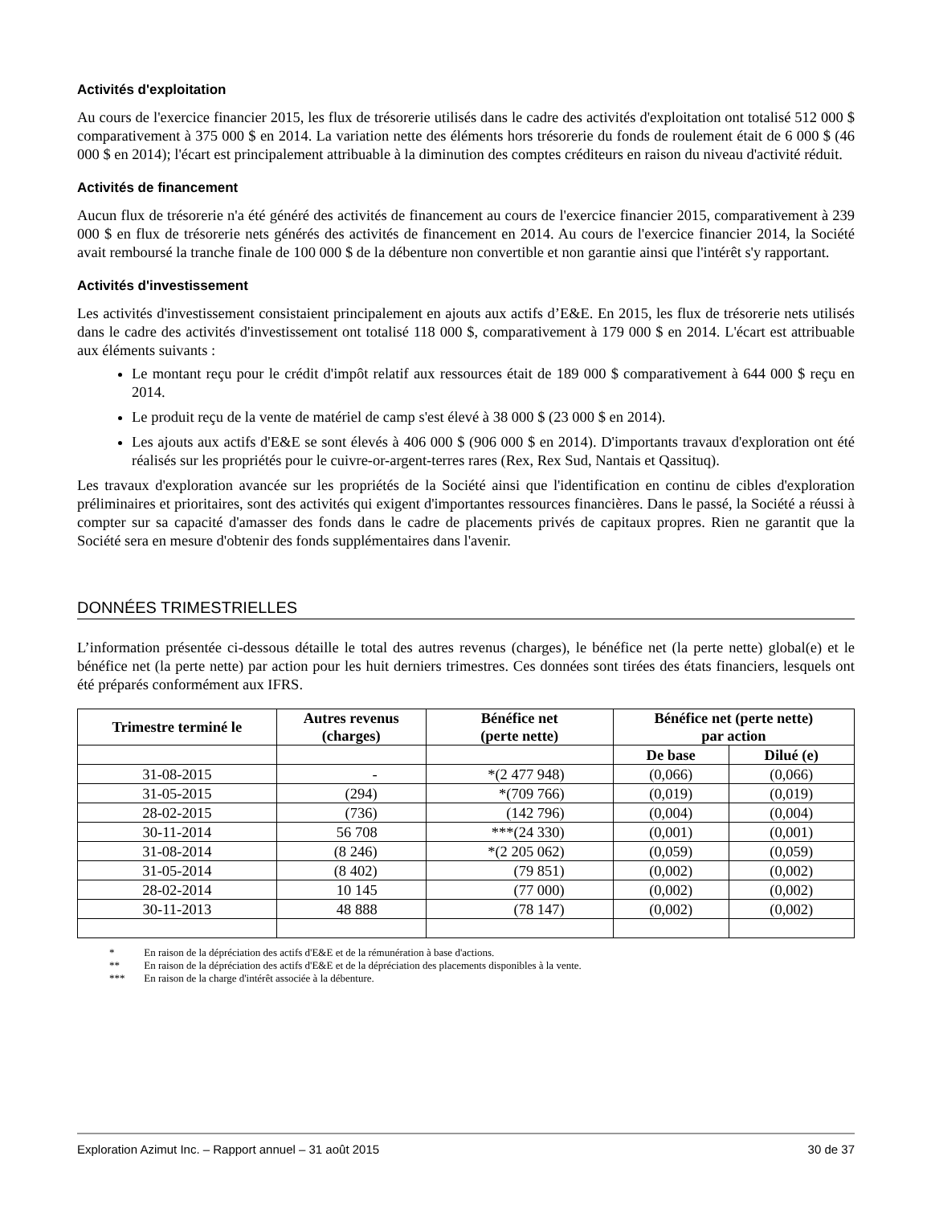Activités d'exploitation
Au cours de l'exercice financier 2015, les flux de trésorerie utilisés dans le cadre des activités d'exploitation ont totalisé 512 000 $ comparativement à 375 000 $ en 2014. La variation nette des éléments hors trésorerie du fonds de roulement était de 6 000 $ (46 000 $ en 2014); l'écart est principalement attribuable à la diminution des comptes créditeurs en raison du niveau d'activité réduit.
Activités de financement
Aucun flux de trésorerie n'a été généré des activités de financement au cours de l'exercice financier 2015, comparativement à 239 000 $ en flux de trésorerie nets générés des activités de financement en 2014. Au cours de l'exercice financier 2014, la Société avait remboursé la tranche finale de 100 000 $ de la débenture non convertible et non garantie ainsi que l'intérêt s'y rapportant.
Activités d'investissement
Les activités d'investissement consistaient principalement en ajouts aux actifs d’E&E. En 2015, les flux de trésorerie nets utilisés dans le cadre des activités d'investissement ont totalisé 118 000 $, comparativement à 179 000 $ en 2014. L'écart est attribuable aux éléments suivants :
Le montant reçu pour le crédit d'impôt relatif aux ressources était de 189 000 $ comparativement à 644 000 $ reçu en 2014.
Le produit reçu de la vente de matériel de camp s'est élevé à 38 000 $ (23 000 $ en 2014).
Les ajouts aux actifs d'E&E se sont élevés à 406 000 $ (906 000 $ en 2014). D'importants travaux d'exploration ont été réalisés sur les propriétés pour le cuivre-or-argent-terres rares (Rex, Rex Sud, Nantais et Qassituq).
Les travaux d'exploration avancée sur les propriétés de la Société ainsi que l'identification en continu de cibles d'exploration préliminaires et prioritaires, sont des activités qui exigent d'importantes ressources financières. Dans le passé, la Société a réussi à compter sur sa capacité d'amasser des fonds dans le cadre de placements privés de capitaux propres. Rien ne garantit que la Société sera en mesure d'obtenir des fonds supplémentaires dans l'avenir.
DONNÉES TRIMESTRIELLES
L’information présentée ci-dessous détaille le total des autres revenus (charges), le bénéfice net (la perte nette) global(e) et le bénéfice net (la perte nette) par action pour les huit derniers trimestres. Ces données sont tirées des états financiers, lesquels ont été préparés conformément aux IFRS.
| Trimestre terminé le | Autres revenus (charges) | Bénéfice net (perte nette) | Bénéfice net (perte nette) par action | |
| --- | --- | --- | --- | --- |
| | | | De base | Dilué (e) |
| 31-08-2015 | - | *(2 477 948) | (0,066) | (0,066) |
| 31-05-2015 | (294) | *(709 766) | (0,019) | (0,019) |
| 28-02-2015 | (736) | (142 796) | (0,004) | (0,004) |
| 30-11-2014 | 56 708 | ***(24 330) | (0,001) | (0,001) |
| 31-08-2014 | (8 246) | *(2 205 062) | (0,059) | (0,059) |
| 31-05-2014 | (8 402) | (79 851) | (0,002) | (0,002) |
| 28-02-2014 | 10 145 | (77 000) | (0,002) | (0,002) |
| 30-11-2013 | 48 888 | (78 147) | (0,002) | (0,002) |
* En raison de la dépréciation des actifs d'E&E et de la rémunération à base d'actions.
** En raison de la dépréciation des actifs d'E&E et de la dépréciation des placements disponibles à la vente.
*** En raison de la charge d'intérêt associée à la débenture.
Exploration Azimut Inc. – Rapport annuel – 31 août 2015 30 de 37